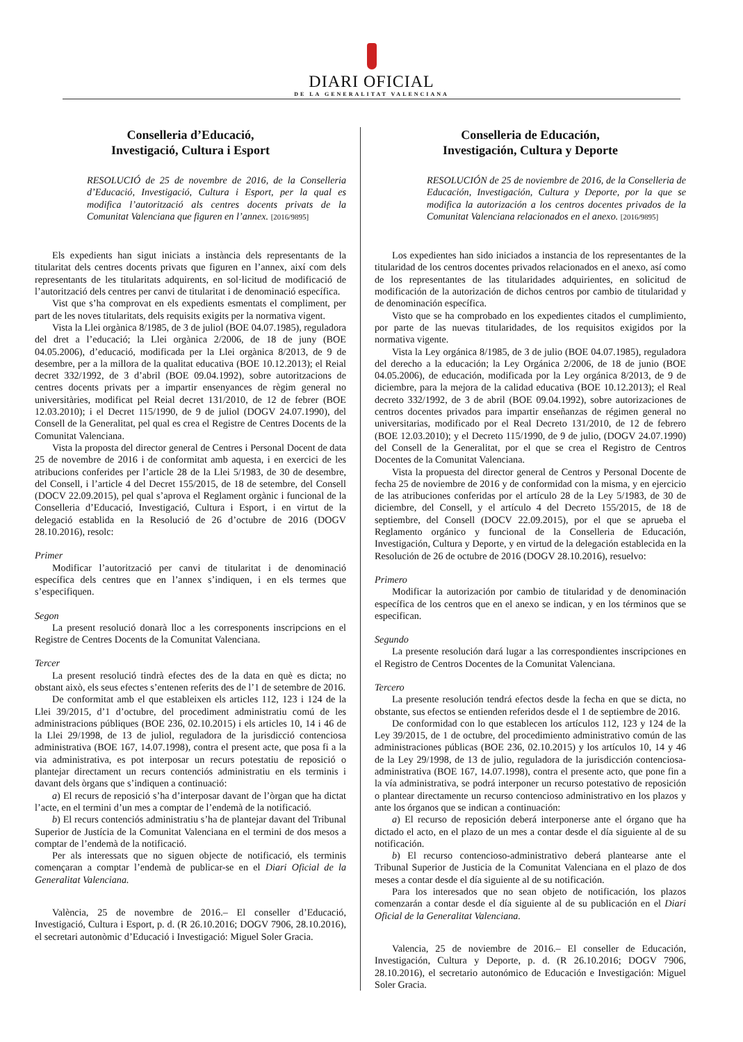DIARI OFICIAL
DE LA GENERALITAT VALENCIANA
Conselleria d’Educació,
Investigació, Cultura i Esport
RESOLUCIÓ de 25 de novembre de 2016, de la Conselleria d’Educació, Investigació, Cultura i Esport, per la qual es modifica l’autorització als centres docents privats de la Comunitat Valenciana que figuren en l’annex. [2016/9895]
Els expedients han sigut iniciats a instància dels representants de la titularitat dels centres docents privats que figuren en l’annex, així com dels representants de les titularitats adquirents, en sol·licitud de modificació de l’autorització dels centres per canvi de titularitat i de denominació específica.
Vist que s’ha comprovat en els expedients esmentats el compliment, per part de les noves titularitats, dels requisits exigits per la normativa vigent.
Vista la Llei orgànica 8/1985, de 3 de juliol (BOE 04.07.1985), reguladora del dret a l’educació; la Llei orgànica 2/2006, de 18 de juny (BOE 04.05.2006), d’educació, modificada per la Llei orgànica 8/2013, de 9 de desembre, per a la millora de la qualitat educativa (BOE 10.12.2013); el Reial decret 332/1992, de 3 d’abril (BOE 09.04.1992), sobre autoritzacions de centres docents privats per a impartir ensenyances de règim general no universitàries, modificat pel Reial decret 131/2010, de 12 de febrer (BOE 12.03.2010); i el Decret 115/1990, de 9 de juliol (DOGV 24.07.1990), del Consell de la Generalitat, pel qual es crea el Registre de Centres Docents de la Comunitat Valenciana.
Vista la proposta del director general de Centres i Personal Docent de data 25 de novembre de 2016 i de conformitat amb aquesta, i en exercici de les atribucions conferides per l’article 28 de la Llei 5/1983, de 30 de desembre, del Consell, i l’article 4 del Decret 155/2015, de 18 de setembre, del Consell (DOCV 22.09.2015), pel qual s’aprova el Reglament orgànic i funcional de la Conselleria d’Educació, Investigació, Cultura i Esport, i en virtut de la delegació establida en la Resolució de 26 d’octubre de 2016 (DOGV 28.10.2016), resolc:
Primer
Modificar l’autorització per canvi de titularitat i de denominació específica dels centres que en l’annex s’indiquen, i en els termes que s’especifiquen.
Segon
La present resolució donarà lloc a les corresponents inscripcions en el Registre de Centres Docents de la Comunitat Valenciana.
Tercer
La present resolució tindrà efectes des de la data en què es dicta; no obstant això, els seus efectes s’entenen referits des de l’1 de setembre de 2016.
De conformitat amb el que estableixen els articles 112, 123 i 124 de la Llei 39/2015, d’1 d’octubre, del procediment administratiu comú de les administracions públiques (BOE 236, 02.10.2015) i els articles 10, 14 i 46 de la Llei 29/1998, de 13 de juliol, reguladora de la jurisdicció contenciosa administrativa (BOE 167, 14.07.1998), contra el present acte, que posa fi a la via administrativa, es pot interposar un recurs potestatiu de reposició o plantejar directament un recurs contenciós administratiu en els terminis i davant dels òrgans que s’indiquen a continuació:
a) El recurs de reposició s’ha d’interposar davant de l’òrgan que ha dictat l’acte, en el termini d’un mes a comptar de l’endemà de la notificació.
b) El recurs contenciós administratiu s’ha de plantejar davant del Tribunal Superior de Justícia de la Comunitat Valenciana en el termini de dos mesos a comptar de l’endemà de la notificació.
Per als interessats que no siguen objecte de notificació, els terminis començaran a comptar l’endemà de publicar-se en el Diari Oficial de la Generalitat Valenciana.
València, 25 de novembre de 2016.– El conseller d’Educació, Investigació, Cultura i Esport, p. d. (R 26.10.2016; DOGV 7906, 28.10.2016), el secretari autonòmic d’Educació i Investigació: Miguel Soler Gracia.
Conselleria de Educación,
Investigación, Cultura y Deporte
RESOLUCIÓN de 25 de noviembre de 2016, de la Conselleria de Educación, Investigación, Cultura y Deporte, por la que se modifica la autorización a los centros docentes privados de la Comunitat Valenciana relacionados en el anexo. [2016/9895]
Los expedientes han sido iniciados a instancia de los representantes de la titularidad de los centros docentes privados relacionados en el anexo, así como de los representantes de las titularidades adquirientes, en solicitud de modificación de la autorización de dichos centros por cambio de titularidad y de denominación específica.
Visto que se ha comprobado en los expedientes citados el cumplimiento, por parte de las nuevas titularidades, de los requisitos exigidos por la normativa vigente.
Vista la Ley orgánica 8/1985, de 3 de julio (BOE 04.07.1985), reguladora del derecho a la educación; la Ley Orgánica 2/2006, de 18 de junio (BOE 04.05.2006), de educación, modificada por la Ley orgánica 8/2013, de 9 de diciembre, para la mejora de la calidad educativa (BOE 10.12.2013); el Real decreto 332/1992, de 3 de abril (BOE 09.04.1992), sobre autorizaciones de centros docentes privados para impartir enseñanzas de régimen general no universitarias, modificado por el Real Decreto 131/2010, de 12 de febrero (BOE 12.03.2010); y el Decreto 115/1990, de 9 de julio, (DOGV 24.07.1990) del Consell de la Generalitat, por el que se crea el Registro de Centros Docentes de la Comunitat Valenciana.
Vista la propuesta del director general de Centros y Personal Docente de fecha 25 de noviembre de 2016 y de conformidad con la misma, y en ejercicio de las atribuciones conferidas por el artículo 28 de la Ley 5/1983, de 30 de diciembre, del Consell, y el artículo 4 del Decreto 155/2015, de 18 de septiembre, del Consell (DOCV 22.09.2015), por el que se aprueba el Reglamento orgánico y funcional de la Conselleria de Educación, Investigación, Cultura y Deporte, y en virtud de la delegación establecida en la Resolución de 26 de octubre de 2016 (DOGV 28.10.2016), resuelvo:
Primero
Modificar la autorización por cambio de titularidad y de denominación específica de los centros que en el anexo se indican, y en los términos que se especifican.
Segundo
La presente resolución dará lugar a las correspondientes inscripciones en el Registro de Centros Docentes de la Comunitat Valenciana.
Tercero
La presente resolución tendrá efectos desde la fecha en que se dicta, no obstante, sus efectos se entienden referidos desde el 1 de septiembre de 2016.
De conformidad con lo que establecen los artículos 112, 123 y 124 de la Ley 39/2015, de 1 de octubre, del procedimiento administrativo común de las administraciones públicas (BOE 236, 02.10.2015) y los artículos 10, 14 y 46 de la Ley 29/1998, de 13 de julio, reguladora de la jurisdicción contenciosa-administrativa (BOE 167, 14.07.1998), contra el presente acto, que pone fin a la vía administrativa, se podrá interponer un recurso potestativo de reposición o plantear directamente un recurso contencioso administrativo en los plazos y ante los órganos que se indican a continuación:
a) El recurso de reposición deberá interponerse ante el órgano que ha dictado el acto, en el plazo de un mes a contar desde el día siguiente al de su notificación.
b) El recurso contencioso-administrativo deberá plantearse ante el Tribunal Superior de Justicia de la Comunitat Valenciana en el plazo de dos meses a contar desde el día siguiente al de su notificación.
Para los interesados que no sean objeto de notificación, los plazos comenzarán a contar desde el día siguiente al de su publicación en el Diari Oficial de la Generalitat Valenciana.
Valencia, 25 de noviembre de 2016.– El conseller de Educación, Investigación, Cultura y Deporte, p. d. (R 26.10.2016; DOGV 7906, 28.10.2016), el secretario autonómico de Educación e Investigación: Miguel Soler Gracia.